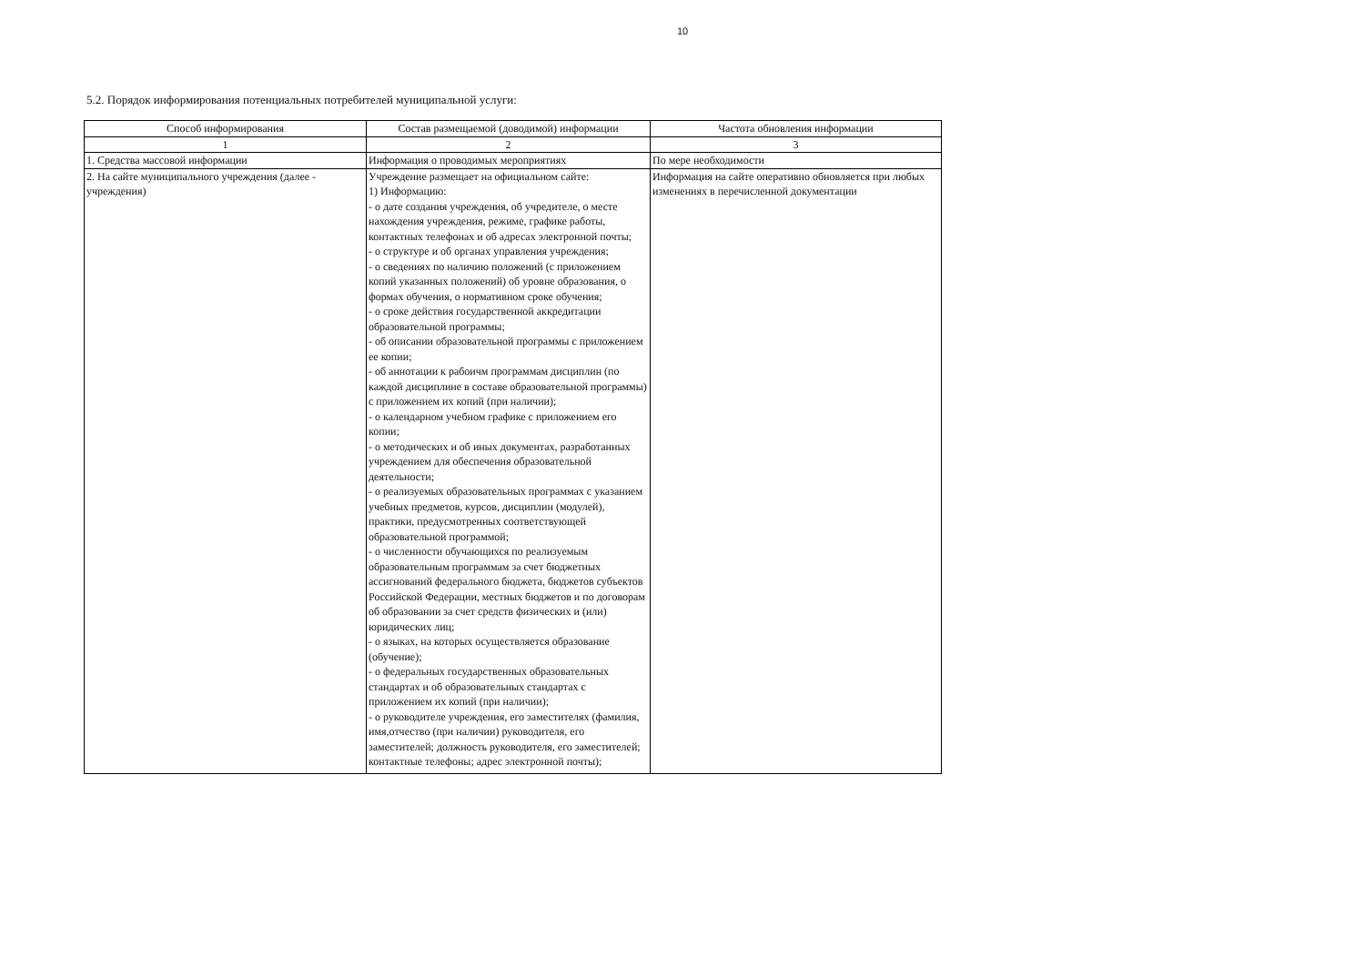10
5.2. Порядок информирования потенциальных потребителей муниципальной услуги:
| Способ информирования | Состав размещаемой (доводимой) информации | Частота обновления информации |
| --- | --- | --- |
| 1 | 2 | 3 |
| 1. Средства массовой информации | Информация о проводимых мероприятиях | По мере необходимости |
| 2. На сайте муниципального учреждения (далее - учреждения) | Учреждение размещает на официальном сайте: 1) Информацию: - о дате создания учреждения, об учредителе, о месте нахождения учреждения, режиме, графике работы, контактных телефонах и об адресах электронной почты; - о структуре и об органах управления учреждения; - о сведениях по наличию положений (с приложением копий указанных положений) об уровне образования, о формах обучения, о нормативном сроке обучения; - о сроке действия государственной аккредитации образовательной программы; - об описании образовательной программы с приложением ее копии; - об аннотации к рабоичм программам дисциплин (по каждой дисциплине в составе образовательной программы) с приложением их копий (при наличии); - о календарном учебном графике с приложением его копии; - о методических и об иных документах, разработанных учреждением для обеспечения образовательной деятельности; - о реализуемых образовательных программах с указанием учебных предметов, курсов, дисциплин (модулей), практики, предусмотренных соответствующей образовательной программой; - о численности обучающихся по реализуемым образовательным программам за счет бюджетных ассигнований федерального бюджета, бюджетов субъектов Российской Федерации, местных бюджетов и по договорам об образовании за счет средств физических и (или) юридических лиц; - о языках, на которых осуществляется образование (обучение); - о федеральных государственных образовательных стандартах и об образовательных стандартах с приложением их копий (при наличии); - о руководителе учреждения, его заместителях (фамилия, имя,отчество (при наличии) руководителя, его заместителей; должность руководителя, его заместителей; контактные телефоны; адрес электронной почты); | Информация на сайте оперативно обновляется при любых изменениях в перечисленной документации |